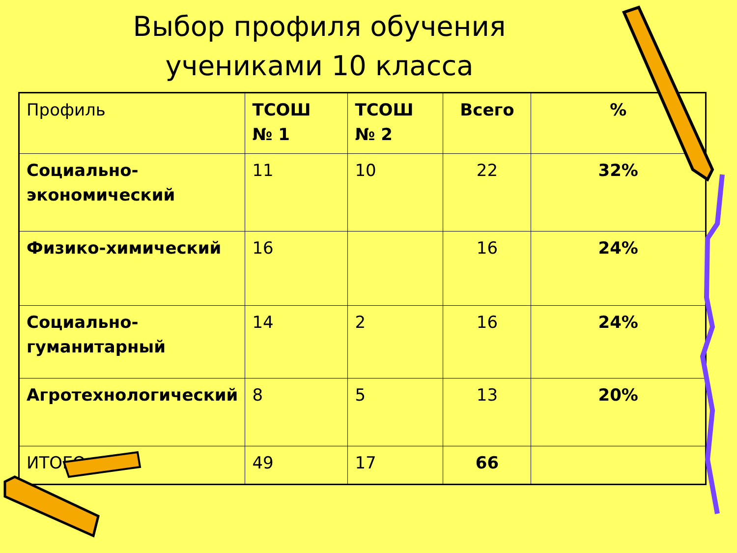Выбор профиля обучения
учениками 10 класса
| Профиль | ТСОШ № 1 | ТСОШ № 2 | Всего | % |
| Социально-экономический | 11 | 10 | 22 | 32% |
| Физико-химический | 16 | | 16 | 24% |
| Социально-гуманитарный | 14 | 2 | 16 | 24% |
| Агротехнологический | 8 | 5 | 13 | 20% |
| ИТОГО | 49 | 17 | 66 | |